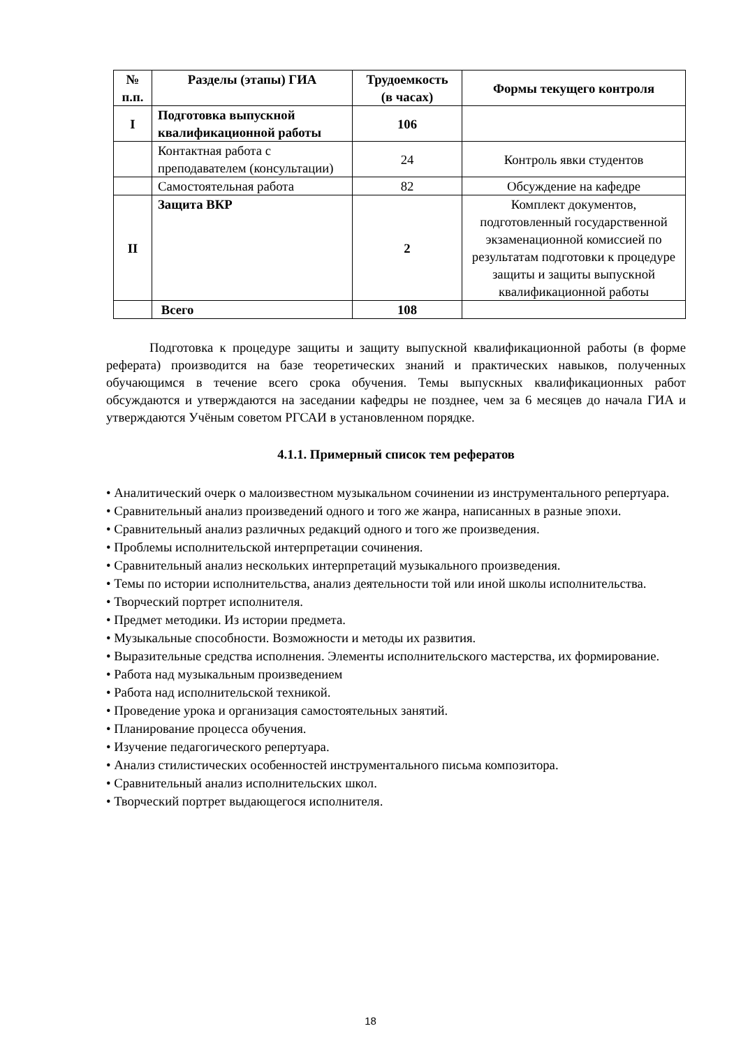| № п.п. | Разделы (этапы) ГИА | Трудоемкость (в часах) | Формы текущего контроля |
| --- | --- | --- | --- |
| I | Подготовка выпускной квалификационной работы | 106 | |
| | Контактная работа с преподавателем (консультации) | 24 | Контроль явки студентов |
| | Самостоятельная работа | 82 | Обсуждение на кафедре |
| II | Защита ВКР | 2 | Комплект документов, подготовленный государственной экзаменационной комиссией по результатам подготовки к процедуре защиты и защиты выпускной квалификационной работы |
| | Всего | 108 | |
Подготовка к процедуре защиты и защиту выпускной квалификационной работы (в форме реферата) производится на базе теоретических знаний и практических навыков, полученных обучающимся в течение всего срока обучения. Темы выпускных квалификационных работ обсуждаются и утверждаются на заседании кафедры не позднее, чем за 6 месяцев до начала ГИА и утверждаются Учёным советом РГСАИ в установленном порядке.
4.1.1. Примерный список тем рефератов
• Аналитический очерк о малоизвестном музыкальном сочинении из инструментального репертуара.
• Сравнительный анализ произведений одного и того же жанра, написанных в разные эпохи.
• Сравнительный анализ различных редакций одного и того же произведения.
• Проблемы исполнительской интерпретации сочинения.
• Сравнительный анализ нескольких интерпретаций музыкального произведения.
• Темы по истории исполнительства, анализ деятельности той или иной школы исполнительства.
• Творческий портрет исполнителя.
• Предмет методики. Из истории предмета.
• Музыкальные способности. Возможности и методы их развития.
• Выразительные средства исполнения. Элементы исполнительского мастерства, их формирование.
• Работа над музыкальным произведением
• Работа над исполнительской техникой.
• Проведение урока и организация самостоятельных занятий.
• Планирование процесса обучения.
• Изучение педагогического репертуара.
• Анализ стилистических особенностей инструментального письма композитора.
• Сравнительный анализ исполнительских школ.
• Творческий портрет выдающегося исполнителя.
18